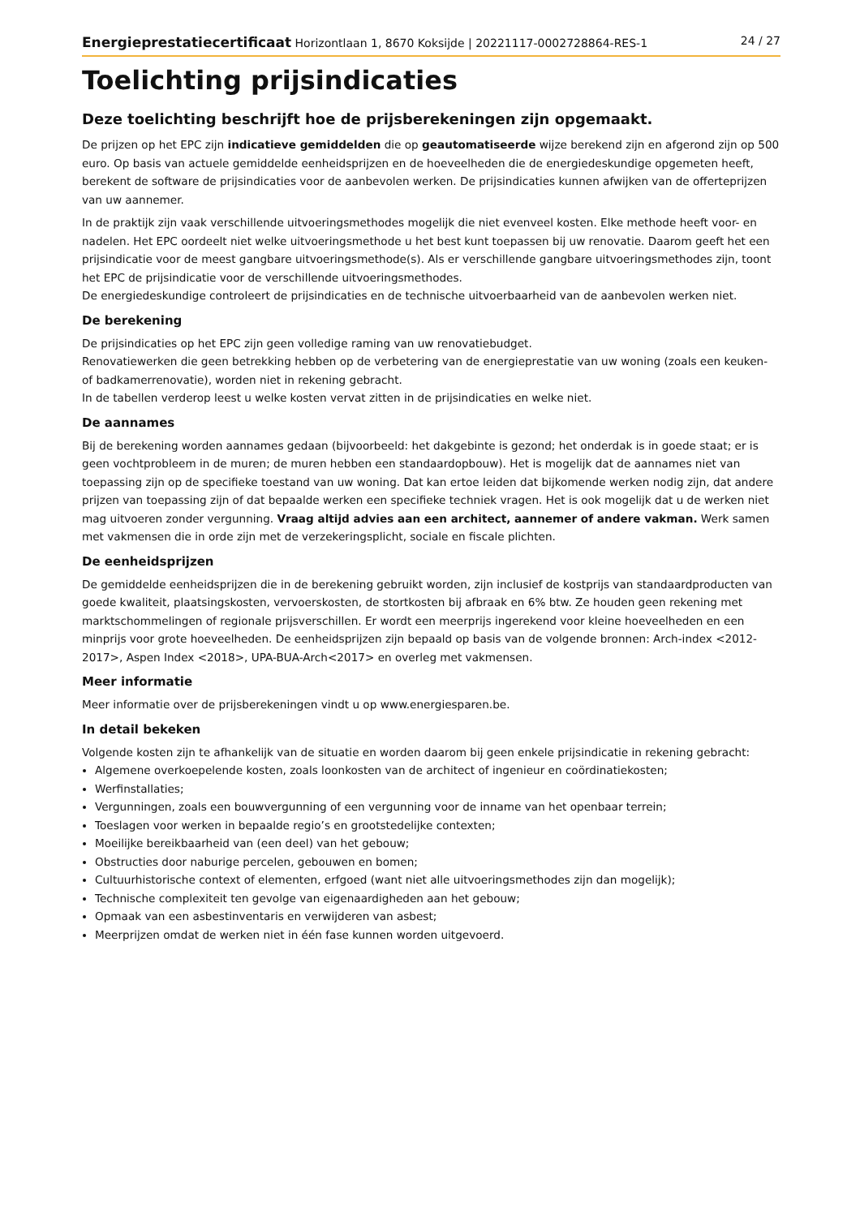Energieprestatiecertificaat Horizontlaan 1, 8670 Koksijde | 20221117-0002728864-RES-1 24 / 27
Toelichting prijsindicaties
Deze toelichting beschrijft hoe de prijsberekeningen zijn opgemaakt.
De prijzen op het EPC zijn indicatieve gemiddelden die op geautomatiseerde wijze berekend zijn en afgerond zijn op 500 euro. Op basis van actuele gemiddelde eenheidsprijzen en de hoeveelheden die de energiedeskundige opgemeten heeft, berekent de software de prijsindicaties voor de aanbevolen werken. De prijsindicaties kunnen afwijken van de offerteprijzen van uw aannemer.
In de praktijk zijn vaak verschillende uitvoeringsmethodes mogelijk die niet evenveel kosten. Elke methode heeft voor- en nadelen. Het EPC oordeelt niet welke uitvoeringsmethode u het best kunt toepassen bij uw renovatie. Daarom geeft het een prijsindicatie voor de meest gangbare uitvoeringsmethode(s). Als er verschillende gangbare uitvoeringsmethodes zijn, toont het EPC de prijsindicatie voor de verschillende uitvoeringsmethodes.
De energiedeskundige controleert de prijsindicaties en de technische uitvoerbaarheid van de aanbevolen werken niet.
De berekening
De prijsindicaties op het EPC zijn geen volledige raming van uw renovatiebudget.
Renovatiewerken die geen betrekking hebben op de verbetering van de energieprestatie van uw woning (zoals een keuken- of badkamerrenovatie), worden niet in rekening gebracht.
In de tabellen verderop leest u welke kosten vervat zitten in de prijsindicaties en welke niet.
De aannames
Bij de berekening worden aannames gedaan (bijvoorbeeld: het dakgebinte is gezond; het onderdak is in goede staat; er is geen vochtprobleem in de muren; de muren hebben een standaardopbouw). Het is mogelijk dat de aannames niet van toepassing zijn op de specifieke toestand van uw woning. Dat kan ertoe leiden dat bijkomende werken nodig zijn, dat andere prijzen van toepassing zijn of dat bepaalde werken een specifieke techniek vragen. Het is ook mogelijk dat u de werken niet mag uitvoeren zonder vergunning. Vraag altijd advies aan een architect, aannemer of andere vakman. Werk samen met vakmensen die in orde zijn met de verzekeringsplicht, sociale en fiscale plichten.
De eenheidsprijzen
De gemiddelde eenheidsprijzen die in de berekening gebruikt worden, zijn inclusief de kostprijs van standaardproducten van goede kwaliteit, plaatsingskosten, vervoerskosten, de stortkosten bij afbraak en 6% btw. Ze houden geen rekening met marktschommelingen of regionale prijsverschillen. Er wordt een meerprijs ingerekend voor kleine hoeveelheden en een minprijs voor grote hoeveelheden. De eenheidsprijzen zijn bepaald op basis van de volgende bronnen: Arch-index <2012-2017>, Aspen Index <2018>, UPA-BUA-Arch<2017> en overleg met vakmensen.
Meer informatie
Meer informatie over de prijsberekeningen vindt u op www.energiesparen.be.
In detail bekeken
Volgende kosten zijn te afhankelijk van de situatie en worden daarom bij geen enkele prijsindicatie in rekening gebracht:
Algemene overkoepelende kosten, zoals loonkosten van de architect of ingenieur en coördinatiekosten;
Werfinstallaties;
Vergunningen, zoals een bouwvergunning of een vergunning voor de inname van het openbaar terrein;
Toeslagen voor werken in bepaalde regio’s en grootstedelijke contexten;
Moeilijke bereikbaarheid van (een deel) van het gebouw;
Obstructies door naburige percelen, gebouwen en bomen;
Cultuurhistorische context of elementen, erfgoed (want niet alle uitvoeringsmethodes zijn dan mogelijk);
Technische complexiteit ten gevolge van eigenaardigheden aan het gebouw;
Opmaak van een asbestinventaris en verwijderen van asbest;
Meerprijzen omdat de werken niet in één fase kunnen worden uitgevoerd.